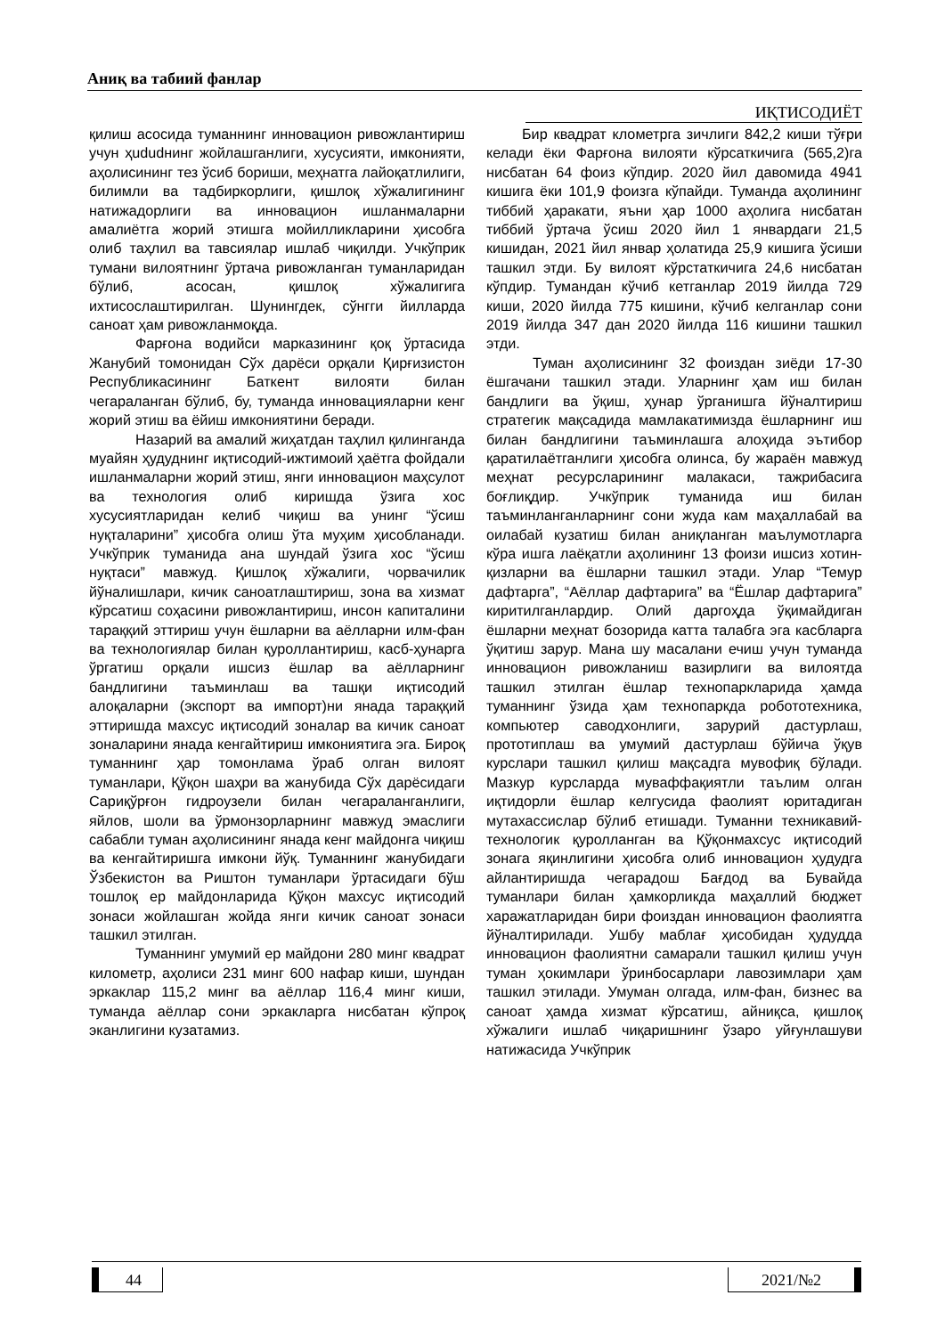Аниқ ва табиий фанлар
ИҚТИСОДИЁТ
қилиш асосида туманнинг инновацион ривожлантириш учун ҳududнинг жойлашганлиги, хусусияти, имконияти, аҳолисининг тез ўсиб бориши, меҳнатга лайоқатлилиги, билимли ва тадбиркорлиги, қишлоқ хўжалигининг натижадорлиги ва инновацион ишланмаларни амалиётга жорий этишга мойилликларини ҳисобга олиб таҳлил ва тавсиялар ишлаб чиқилди. Учкўприк тумани вилоятнинг ўртача ривожланган туманларидан бўлиб, асосан, қишлоқ хўжалигига ихтисослаштирилган. Шунингдек, сўнгги йилларда саноат ҳам ривожланмоқда.
Фарғона водийси марказининг қоқ ўртасида Жанубий томонидан Сўх дарёси орқали Қирғизистон Республикасининг Баткент вилояти билан чегараланган бўлиб, бу, туманда инновацияларни кенг жорий этиш ва ёйиш имкониятини беради.
Назарий ва амалий жиҳатдан таҳлил қилинганда муайян ҳудуднинг иқтисодий-ижтимоий ҳаётга фойдали ишланмаларни жорий этиш, янги инновацион маҳсулот ва технология олиб киришда ўзига хос хусусиятларидан келиб чиқиш ва унинг “ўсиш нуқталарини” ҳисобга олиш ўта муҳим ҳисобланади. Учкўприк туманида ана шундай ўзига хос “ўсиш нуқтаси” мавжуд. Қишлоқ хўжалиги, чорвачилик йўналишлари, кичик саноатлаштириш, зона ва хизмат кўрсатиш соҳасини ривожлантириш, инсон капиталини тараққий эттириш учун ёшларни ва аёлларни илм-фан ва технологиялар билан қуроллантириш, касб-ҳунарга ўргатиш орқали ишсиз ёшлар ва аёлларнинг бандлигини таъминлаш ва ташқи иқтисодий алоқаларни (экспорт ва импорт)ни янада тараққий эттиришда махсус иқтисодий зоналар ва кичик саноат зоналарини янада кенгайтириш имкониятига эга. Бироқ туманнинг ҳар томонлама ўраб олган вилоят туманлари, Қўқон шаҳри ва жанубида Сўх дарёсидаги Сариқўрғон гидроузели билан чегараланганлиги, яйлов, шоли ва ўрмонзорларнинг мавжуд эмаслиги сабабли туман аҳолисининг янада кенг майдонга чиқиш ва кенгайтиришга имкони йўқ. Туманнинг жанубидаги Ўзбекистон ва Риштон туманлари ўртасидаги бўш тошлоқ ер майдонларида Қўқон махсус иқтисодий зонаси жойлашган жойда янги кичик саноат зонаси ташкил этилган.
Туманнинг умумий ер майдони 280 минг квадрат километр, аҳолиси 231 минг 600 нафар киши, шундан эркаклар 115,2 минг ва аёллар 116,4 минг киши, туманда аёллар сони эркакларга нисбатан кўпроқ эканлигини кузатамиз.
Бир квадрат клометрга зичлиги 842,2 киши тўғри келади ёки Фарғона вилояти кўрсаткичига (565,2)га нисбатан 64 фоиз кўпдир. 2020 йил давомида 4941 кишига ёки 101,9 фоизга кўпайди. Туманда аҳолининг тиббий ҳаракати, яъни ҳар 1000 аҳолига нисбатан тиббий ўртача ўсиш 2020 йил 1 январдаги 21,5 кишидан, 2021 йил январ ҳолатида 25,9 кишига ўсиши ташкил этди. Бу вилоят кўрстаткичига 24,6 нисбатан кўпдир. Тумандан кўчиб кетганлар 2019 йилда 729 киши, 2020 йилда 775 кишини, кўчиб келганлар сони 2019 йилда 347 дан 2020 йилда 116 кишини ташкил этди.
Туман аҳолисининг 32 фоиздан зиёди 17-30 ёшгачани ташкил этади. Уларнинг ҳам иш билан бандлиги ва ўқиш, ҳунар ўрганишга йўналтириш стратегик мақсадида мамлакатимизда ёшларнинг иш билан бандлигини таъминлашга алоҳида эътибор қаратилаётганлиги ҳисобга олинса, бу жараён мавжуд меҳнат ресурсларининг малакаси, тажрибасига боғлиқдир. Учкўприк туманида иш билан таъминланганларнинг сони жуда кам маҳаллабай ва оилабай кузатиш билан аниқланган маълумотларга кўра ишга лаёқатли аҳолининг 13 фоизи ишсиз хотин-қизларни ва ёшларни ташкил этади. Улар “Темур дафтарга”, “Аёллар дафтарига” ва “Ёшлар дафтарига” киритилганлардир. Олий даргоҳда ўқимайдиган ёшларни меҳнат бозорида катта талабга эга касбларга ўқитиш зарур. Мана шу масалани ечиш учун туманда инновацион ривожланиш вазирлиги ва вилоятда ташкил этилган ёшлар технопаркларида ҳамда туманнинг ўзида ҳам технопаркда робототехника, компьютер саводхонлиги, зарурий дастурлаш, прототиплаш ва умумий дастурлаш бўйича ўқув курслари ташкил қилиш мақсадга мувофиқ бўлади. Мазкур курсларда муваффақиятли таълим олган иқтидорли ёшлар келгусида фаолият юритадиган мутахассислар бўлиб етишади. Туманни техникавий-технологик қуролланган ва Қўқонмахсус иқтисодий зонага яқинлигини ҳисобга олиб инновацион ҳудудга айлантиришда чегарадош Бағдод ва Бувайда туманлари билан ҳамкорликда маҳаллий бюджет харажатларидан бири фоиздан инновацион фаолиятга йўналтирилади. Ушбу маблағ ҳисобидан ҳудудда инновацион фаолиятни самарали ташкил қилиш учун туман ҳокимлари ўринбосарлари лавозимлари ҳам ташкил этилади. Умуман олгада, илм-фан, бизнес ва саноат ҳамда хизмат кўрсатиш, айниқса, қишлоқ хўжалиги ишлаб чиқаришнинг ўзаро уйғунлашуви натижасида Учкўприк
44 2021/№2